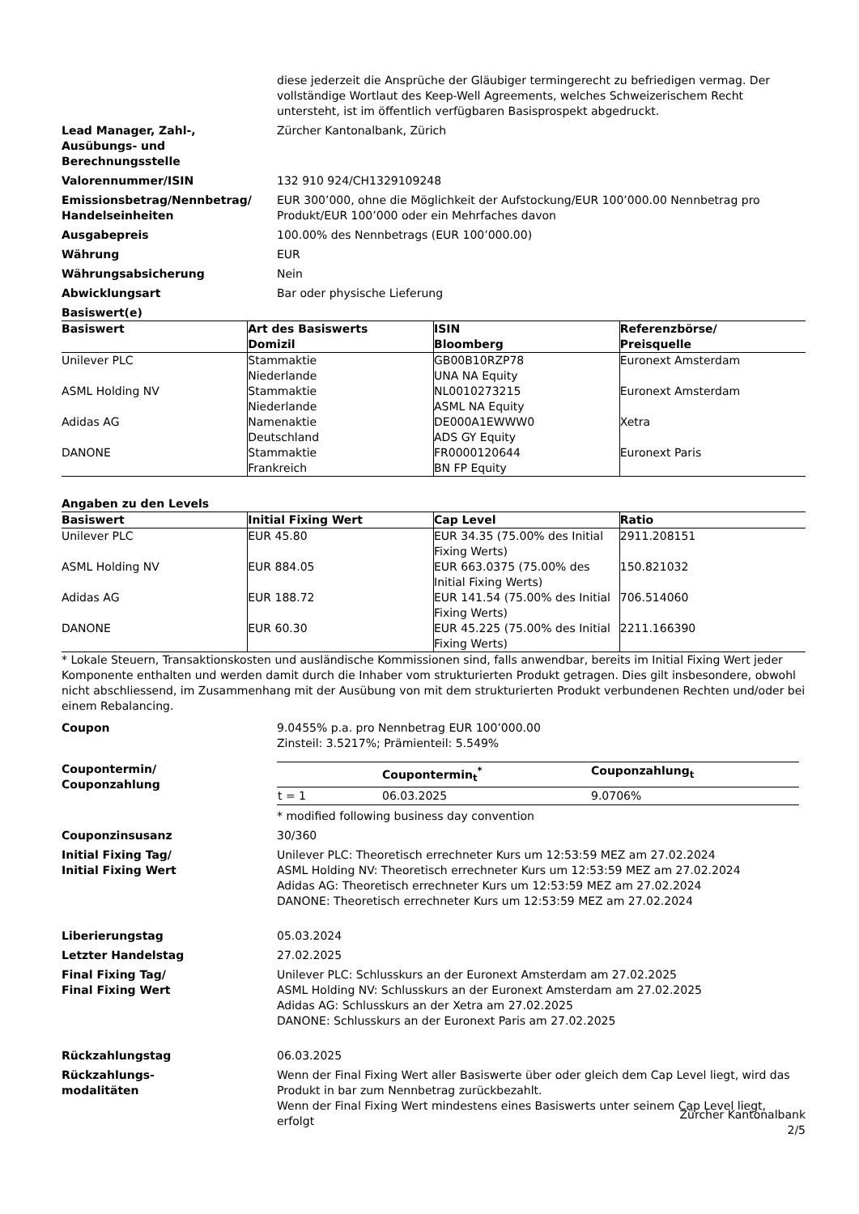diese jederzeit die Ansprüche der Gläubiger termingerecht zu befriedigen vermag. Der vollständige Wortlaut des Keep-Well Agreements, welches Schweizerischem Recht untersteht, ist im öffentlich verfügbaren Basisprospekt abgedruckt.
Lead Manager, Zahl-,
Ausübungs- und
Berechnungsstelle
Zürcher Kantonalbank, Zürich
Valorennummer/ISIN 132 910 924/CH1329109248
Emissionsbetrag/Nennbetrag/
Handelseinheiten
EUR 300’000, ohne die Möglichkeit der Aufstockung/EUR 100’000.00 Nennbetrag pro Produkt/EUR 100’000 oder ein Mehrfaches davon
Ausgabepreis 100.00% des Nennbetrags (EUR 100’000.00)
Währung EUR
Währungsabsicherung Nein
Abwicklungsart Bar oder physische Lieferung
Basiswert(e)
| Basiswert | Art des Basiswerts Domizil | ISIN Bloomberg | Referenzbörse/ Preisquelle |
| --- | --- | --- | --- |
| Unilever PLC | Stammaktie Niederlande | GB00B10RZP78 UNA NA Equity | Euronext Amsterdam |
| ASML Holding NV | Stammaktie Niederlande | NL0010273215 ASML NA Equity | Euronext Amsterdam |
| Adidas AG | Namenaktie Deutschland | DE000A1EWWW0 ADS GY Equity | Xetra |
| DANONE | Stammaktie Frankreich | FR0000120644 BN FP Equity | Euronext Paris |
Angaben zu den Levels
| Basiswert | Initial Fixing Wert | Cap Level | Ratio |
| --- | --- | --- | --- |
| Unilever PLC | EUR 45.80 | EUR 34.35 (75.00% des Initial Fixing Werts) | 2911.208151 |
| ASML Holding NV | EUR 884.05 | EUR 663.0375 (75.00% des Initial Fixing Werts) | 150.821032 |
| Adidas AG | EUR 188.72 | EUR 141.54 (75.00% des Initial Fixing Werts) | 706.514060 |
| DANONE | EUR 60.30 | EUR 45.225 (75.00% des Initial Fixing Werts) | 2211.166390 |
* Lokale Steuern, Transaktionskosten und ausländische Kommissionen sind, falls anwendbar, bereits im Initial Fixing Wert jeder Komponente enthalten und werden damit durch die Inhaber vom strukturierten Produkt getragen. Dies gilt insbesondere, obwohl nicht abschliessend, im Zusammenhang mit der Ausübung von mit dem strukturierten Produkt verbundenen Rechten und/oder bei einem Rebalancing.
Coupon 9.0455% p.a. pro Nennbetrag EUR 100’000.00
Zinsteil: 3.5217%; Prämienteil: 5.549%
Coupontermin/
Couponzahlung
| | Coupontermin<sub>t</sub><sup>*</sup> | Couponzahlung<sub>t</sub> |
| --- | --- | --- |
| t = 1 | 06.03.2025 | 9.0706% |
* modified following business day convention
Couponzinsusanz 30/360
Initial Fixing Tag/
Initial Fixing Wert
Unilever PLC: Theoretisch errechneter Kurs um 12:53:59 MEZ am 27.02.2024
ASML Holding NV: Theoretisch errechneter Kurs um 12:53:59 MEZ am 27.02.2024
Adidas AG: Theoretisch errechneter Kurs um 12:53:59 MEZ am 27.02.2024
DANONE: Theoretisch errechneter Kurs um 12:53:59 MEZ am 27.02.2024
Liberierungstag 05.03.2024
Letzter Handelstag 27.02.2025
Final Fixing Tag/
Final Fixing Wert
Unilever PLC: Schlusskurs an der Euronext Amsterdam am 27.02.2025
ASML Holding NV: Schlusskurs an der Euronext Amsterdam am 27.02.2025
Adidas AG: Schlusskurs an der Xetra am 27.02.2025
DANONE: Schlusskurs an der Euronext Paris am 27.02.2025
Rückzahlungstag 06.03.2025
Rückzahlungs-
modalitäten
Wenn der Final Fixing Wert aller Basiswerte über oder gleich dem Cap Level liegt, wird das Produkt in bar zum Nennbetrag zurückbezahlt.
Wenn der Final Fixing Wert mindestens eines Basiswerts unter seinem Cap Level liegt, erfolgt
Zürcher Kantonalbank
2/5